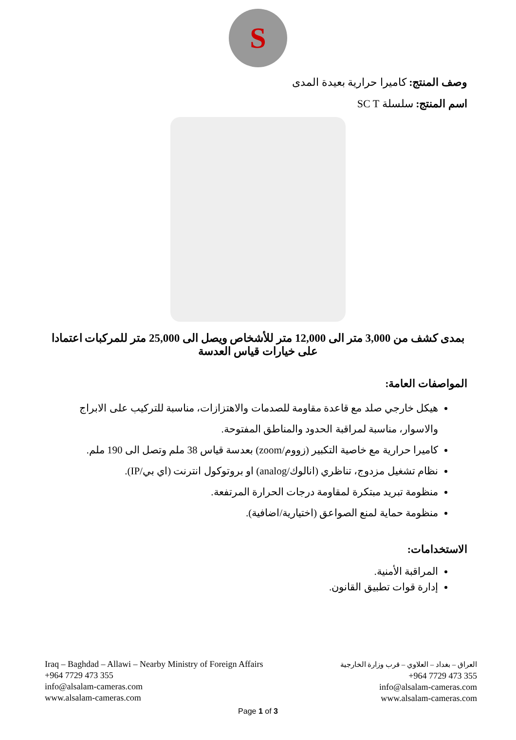S
وصف المنتج: كاميرا حرارية بعيدة المدى
اسم المنتج: سلسلة SC T
بمدى كشف من 3,000 متر الى 12,000 متر للأشخاص ويصل الى 25,000 متر للمركبات اعتمادا على خيارات قياس العدسة
المواصفات العامة:
هيكل خارجي صلد مع قاعدة مقاومة للصدمات والاهتزازات، مناسبة للتركيب على الابراج والاسوار، مناسبة لمراقبة الحدود والمناطق المفتوحة.
كاميرا حرارية مع خاصية التكبير (زووم/zoom) بعدسة قياس 38 ملم وتصل الى 190 ملم.
نظام تشغيل مزدوج، تناظري (انالوك/analog) او بروتوكول انترنت (اي بي/IP).
منظومة تبريد مبتكرة لمقاومة درجات الحرارة المرتفعة.
منظومة حماية لمنع الصواعق (اختيارية/اضافية).
الاستخدامات:
المراقبة الأمنية.
إدارة قوات تطبيق القانون.
Iraq – Baghdad – Allawi – Nearby Ministry of Foreign Affairs
+964 7729 473 355
info@alsalam-cameras.com
www.alsalam-cameras.com
العراق – بغداد – العلاوي – قرب وزارة الخارجية
+964 7729 473 355
info@alsalam-cameras.com
www.alsalam-cameras.com
Page 1 of 3